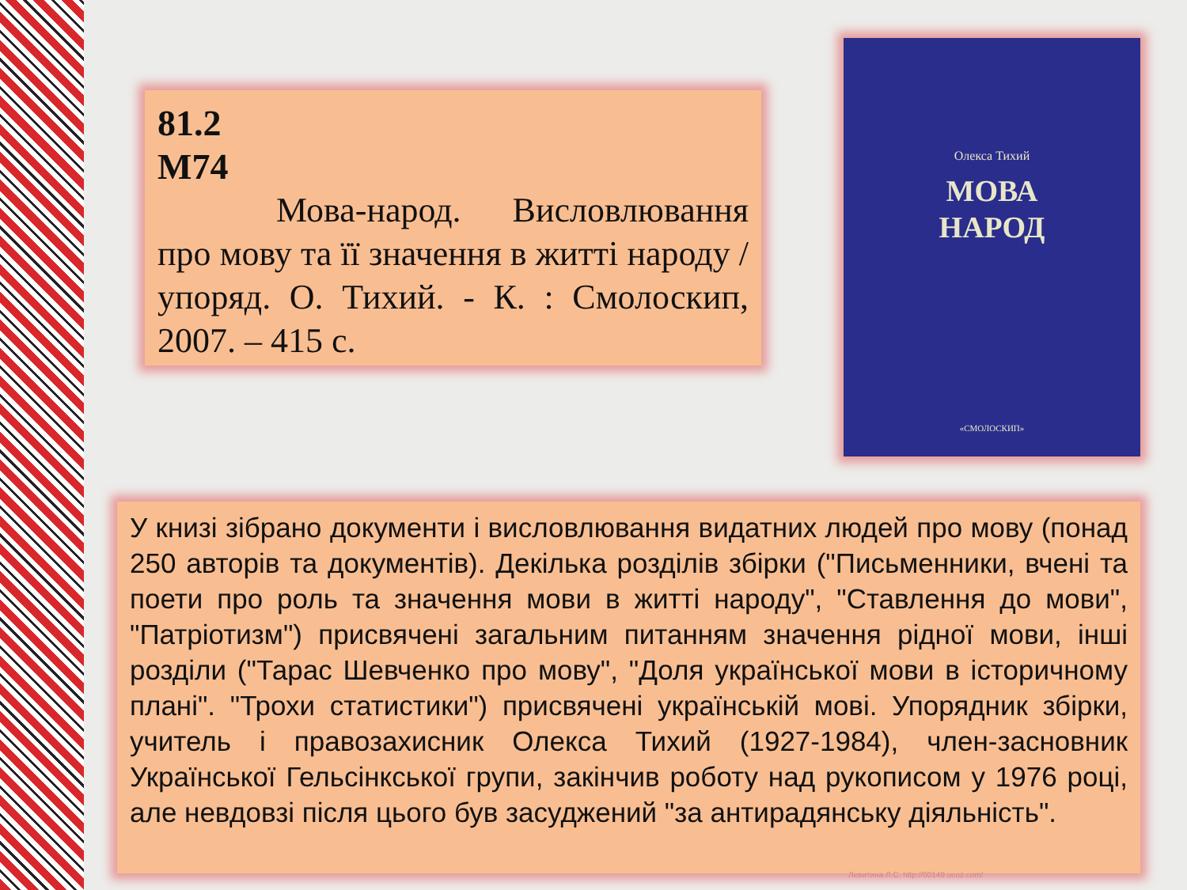81.2
М74
Мова-народ. Висловлювання про мову та її значення в житті народу / упоряд. О. Тихий. - К. : Смолоскип, 2007. – 415 с.
Олекса Тихий
МОВА
НАРОД
«СМОЛОСКИП»
У книзі зібрано документи і висловлювання видатних людей про мову (понад 250 авторів та документів). Декілька розділів збірки ("Письменники, вчені та поети про роль та значення мови в житті народу", "Ставлення до мови", "Патріотизм") присвячені загальним питанням значення рідної мови, інші розділи ("Тарас Шевченко про мову", "Доля української мови в історичному плані". "Трохи статистики") присвячені українській мові. Упорядник збірки, учитель і правозахисник Олекса Тихий (1927-1984), член-засновник Української Гельсінкської групи, закінчив роботу над рукописом у 1976 році, але невдовзі після цього був засуджений "за антирадянську діяльність".
Левитина Л.С. http://00149.ucoz.com/